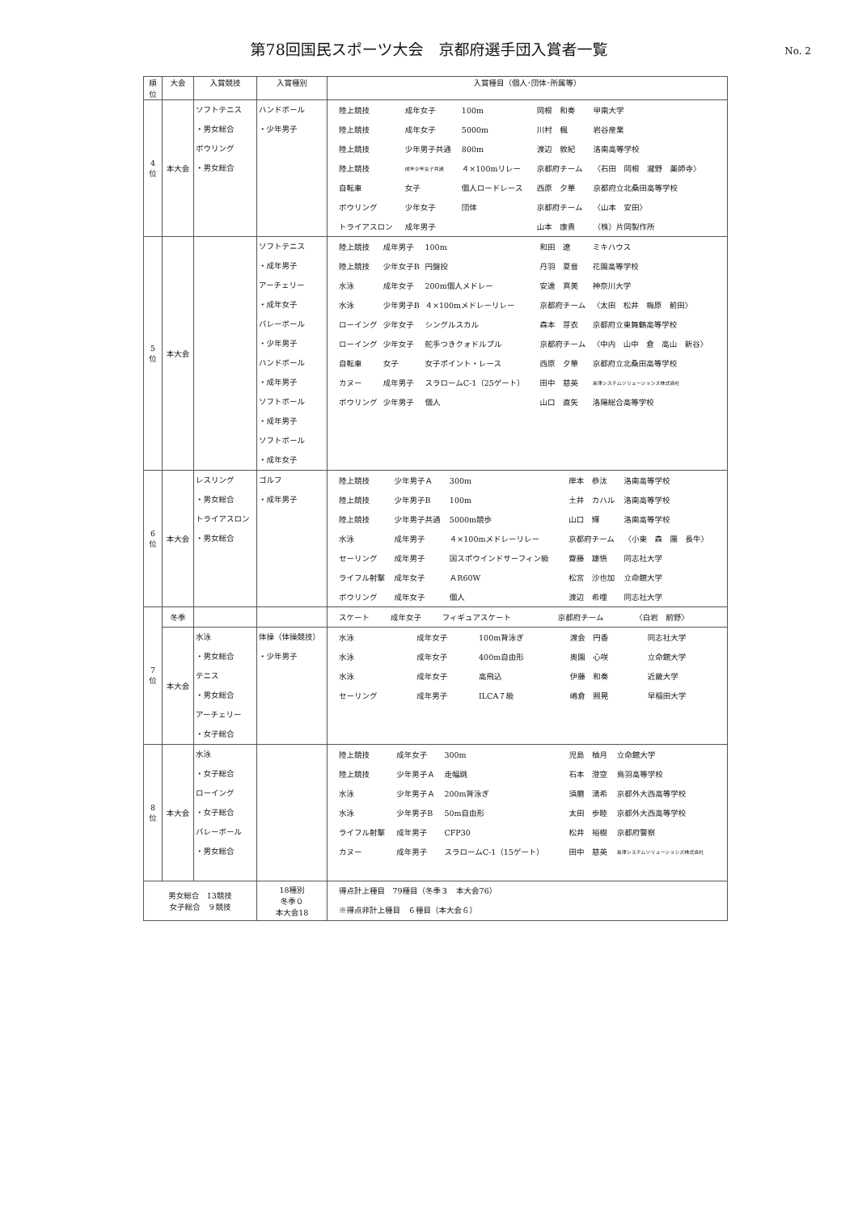第78回国民スポーツ大会　京都府選手団入賞者一覧
No. 2
| 順位 | 大会 | 入賞競技 | 入賞種別 | 入賞種目（個人･団体･所属等） |
| --- | --- | --- | --- | --- |
| 4 位 | 本大会 | ソフトテニス ・男女総合 ボウリング ・男女総合 | ハンドボール ・少年男子 | / 陸上競技 / 成年女子 / 100m / 岡根 和奏 / 甲南大学 / / 陸上競技 / 成年女子 / 5000m / 川村 楓 / 岩谷産業 / / 陸上競技 / 少年男子共通 / 800m / 渡辺 敦紀 / 洛南高等学校 / / 陸上競技 / 成年少年女子共通 / ４×100mリレー / 京都府チーム / 〈石田 岡根 瀧野 薬師寺〉 / / 自転車 / 女子 / 個人ロードレース / 西原 夕華 / 京都府立北桑田高等学校 / / ボウリング / 少年女子 / 団体 / 京都府チーム / 〈山本 安田〉 / / トライアスロン / 成年男子 / / 山本 康貴 / （株）片岡製作所 / |
| 5 位 | 本大会 | | ソフトテニス ・成年男子 アーチェリー ・成年女子 バレーボール ・少年男子 ハンドボール ・成年男子 ソフトボール ・成年男子 ソフトボール ・成年女子 | / 陸上競技 / 成年男子 / 100m / 和田 遼 / ミキハウス / / 陸上競技 / 少年女子B / 円盤投 / 丹羽 夏音 / 花園高等学校 / / 水泳 / 成年女子 / 200m個人メドレー / 安達 真美 / 神奈川大学 / / 水泳 / 少年男子B / ４×100mメドレーリレー / 京都府チーム / 〈太田 松井 梅原 前田〉 / / ローイング / 少年女子 / シングルスカル / 森本 芽衣 / 京都府立東舞鶴高等学校 / / ローイング / 少年女子 / 舵手つきクォドルプル / 京都府チーム / 〈中内 山中 倉 高山 新谷〉 / / 自転車 / 女子 / 女子ポイント・レース / 西原 夕華 / 京都府立北桑田高等学校 / / カヌー / 成年男子 / スラロームC-1（25ゲート） / 田中 慈英 / 島津システムソリューションズ株式会社 / / ボウリング / 少年男子 / 個人 / 山口 直矢 / 洛陽総合高等学校 / |
| 6 位 | 本大会 | レスリング ・男女総合 トライアスロン ・男女総合 | ゴルフ ・成年男子 | / 陸上競技 / 少年男子Ａ / 300m / 岸本 恭汰 / 洛南高等学校 / / 陸上競技 / 少年男子B / 100m / 土井 カハル / 洛南高等学校 / / 陸上競技 / 少年男子共通 / 5000m競歩 / 山口 輝 / 洛南高等学校 / / 水泳 / 成年男子 / ４×100mメドレーリレー / 京都府チーム / 〈小東 森 團 長牛〉 / / セーリング / 成年男子 / 国スポウインドサーフィン級 / 齋藤 雄悟 / 同志社大学 / / ライフル射撃 / 成年女子 / ＡR60W / 松宮 沙也加 / 立命館大学 / / ボウリング / 成年女子 / 個人 / 渡辺 希哩 / 同志社大学 / |
| 7 位 | 冬季 | | | / スケート / 成年女子 / フィギュアスケート / 京都府チーム / 〈白岩 前野〉 / |
| | 本大会 | 水泳 ・男女総合 テニス ・男女総合 アーチェリー ・女子総合 | 体操（体操競技） ・少年男子 | / 水泳 / 成年女子 / 100m背泳ぎ / 渡会 円香 / 同志社大学 / / 水泳 / 成年女子 / 400m自由形 / 奥園 心咲 / 立命館大学 / / 水泳 / 成年女子 / 高飛込 / 伊藤 和奏 / 近畿大学 / / セーリング / 成年男子 / ILCA７級 / 嶋倉 照晃 / 早稲田大学 / |
| 8 位 | 本大会 | 水泳 ・女子総合 ローイング ・女子総合 バレーボール ・男女総合 | | / 陸上競技 / 成年女子 / 300m / 児島 柚月 / 立命館大学 / / 陸上競技 / 少年男子Ａ / 走幅跳 / 石本 澄空 / 鳥羽高等学校 / / 水泳 / 少年男子Ａ / 200m背泳ぎ / 須磨 湧希 / 京都外大西高等学校 / / 水泳 / 少年男子B / 50m自由形 / 太田 歩睦 / 京都外大西高等学校 / / ライフル射撃 / 成年男子 / CFP30 / 松井 裕樹 / 京都府警察 / / カヌー / 成年男子 / スラロームC-1（15ゲート） / 田中 慈英 / 島津システムソリューションズ株式会社 / |
| 男女総合 13競技 女子総合 ９競技 | | | 18種別 冬季０ 本大会18 | 得点計上種目 79種目（冬季３ 本大会76） ※得点非計上種目 ６種目（本大会６） |